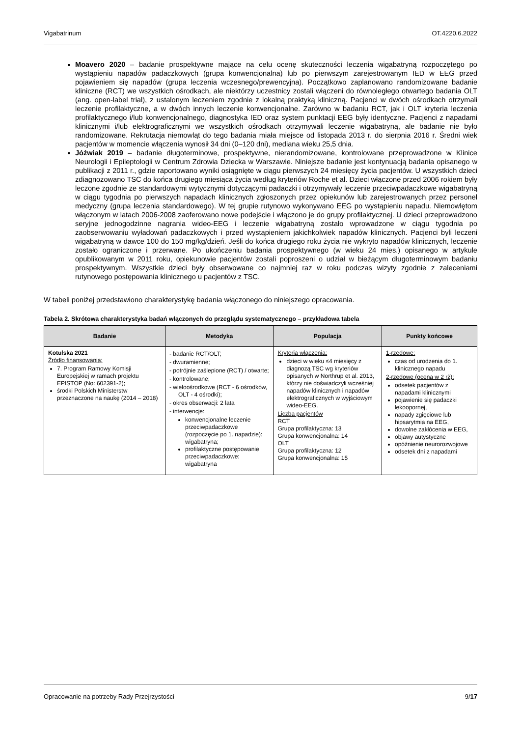Vigabatrinum OT.4220.6.2022
Moavero 2020 – badanie prospektywne mające na celu ocenę skuteczności leczenia wigabatryną rozpoczętego po wystąpieniu napadów padaczkowych (grupa konwencjonalna) lub po pierwszym zarejestrowanym IED w EEG przed pojawieniem się napadów (grupa leczenia wczesnego/prewencyjna). Początkowo zaplanowano randomizowane badanie kliniczne (RCT) we wszystkich ośrodkach, ale niektórzy uczestnicy zostali włączeni do równoległego otwartego badania OLT (ang. open-label trial), z ustalonym leczeniem zgodnie z lokalną praktyką kliniczną. Pacjenci w dwóch ośrodkach otrzymali leczenie profilaktyczne, a w dwóch innych leczenie konwencjonalne. Zarówno w badaniu RCT, jak i OLT kryteria leczenia profilaktycznego i/lub konwencjonalnego, diagnostyka IED oraz system punktacji EEG były identyczne. Pacjenci z napadami klinicznymi i/lub elektrograficznymi we wszystkich ośrodkach otrzymywali leczenie wigabatryną, ale badanie nie było randomizowane. Rekrutacja niemowląt do tego badania miała miejsce od listopada 2013 r. do sierpnia 2016 r. Średni wiek pacjentów w momencie włączenia wynosił 34 dni (0–120 dni), mediana wieku 25,5 dnia.
Jóźwiak 2019 – badanie długoterminowe, prospektywne, nierandomizowane, kontrolowane przeprowadzone w Klinice Neurologii i Epileptologii w Centrum Zdrowia Dziecka w Warszawie. Niniejsze badanie jest kontynuacją badania opisanego w publikacji z 2011 r., gdzie raportowano wyniki osiągnięte w ciągu pierwszych 24 miesięcy życia pacjentów. U wszystkich dzieci zdiagnozowano TSC do końca drugiego miesiąca życia według kryteriów Roche et al. Dzieci włączone przed 2006 rokiem były leczone zgodnie ze standardowymi wytycznymi dotyczącymi padaczki i otrzymywały leczenie przeciwpadaczkowe wigabatryną w ciągu tygodnia po pierwszych napadach klinicznych zgłoszonych przez opiekunów lub zarejestrowanych przez personel medyczny (grupa leczenia standardowego). W tej grupie rutynowo wykonywano EEG po wystąpieniu napadu. Niemowlętom włączonym w latach 2006-2008 zaoferowano nowe podejście i włączono je do grupy profilaktycznej. U dzieci przeprowadzono seryjne jednogodzinne nagrania wideo-EEG i leczenie wigabatryną zostało wprowadzone w ciągu tygodnia po zaobserwowaniu wyładowań padaczkowych i przed wystąpieniem jakichkolwiek napadów klinicznych. Pacjenci byli leczeni wigabatryną w dawce 100 do 150 mg/kg/dzień. Jeśli do końca drugiego roku życia nie wykryto napadów klinicznych, leczenie zostało ograniczone i przerwane. Po ukończeniu badania prospektywnego (w wieku 24 mies.) opisanego w artykule opublikowanym w 2011 roku, opiekunowie pacjentów zostali poproszeni o udział w bieżącym długoterminowym badaniu prospektywnym. Wszystkie dzieci były obserwowane co najmniej raz w roku podczas wizyty zgodnie z zaleceniami rutynowego postępowania klinicznego u pacjentów z TSC.
W tabeli poniżej przedstawiono charakterystykę badania włączonego do niniejszego opracowania.
Tabela 2. Skrótowa charakterystyka badań włączonych do przeglądu systematycznego – przykładowa tabela
| Badanie | Metodyka | Populacja | Punkty końcowe |
| --- | --- | --- | --- |
| Kotulska 2021 Źródło finansowania: 7. Program Ramowy Komisji Europejskiej w ramach projektu EPISTOP (No: 602391-2); środki Polskich Ministerstw przeznaczone na naukę (2014 – 2018) | - badanie RCT/OLT; - dwuramienne; - potrójnie zaślepione (RCT) / otwarte; - kontrolowane; - wieloośrodkowe (RCT - 6 ośrodków, OLT - 4 ośrodki); - okres obserwacji: 2 lata - interwencje: konwencjonalne leczenie przeciwpadaczkowe (rozpoczęcie po 1. napadzie): wigabatryna; profilaktyczne postępowanie przeciwpadaczkowe: wigabatryna | Kryteria włączenia: dzieci w wieku ≤4 miesięcy z diagnozą TSC wg kryteriów opisanych w Northrup et al. 2013, którzy nie doświadczyli wcześniej napadów klinicznych i napadów elektrograficznych w wyjściowym wideo-EEG. Liczba pacjentów RCT Grupa profilaktyczna: 13 Grupa konwencjonalna: 14 OLT Grupa profilaktyczna: 12 Grupa konwencjonalna: 15 | 1-rzedowe: czas od urodzenia do 1. klinicznego napadu 2-rzedowe (ocena w 2 rż): odsetek pacjentów z napadami klinicznymi pojawienie się padaczki lekoopornej, napady zgięciowe lub hipsarytmia na EEG, dowolne zakłócenia w EEG, objawy autystyczne opóźnienie neurorozwojowe odsetek dni z napadami |
Opracowanie na potrzeby Rady Przejrzystości 9/17